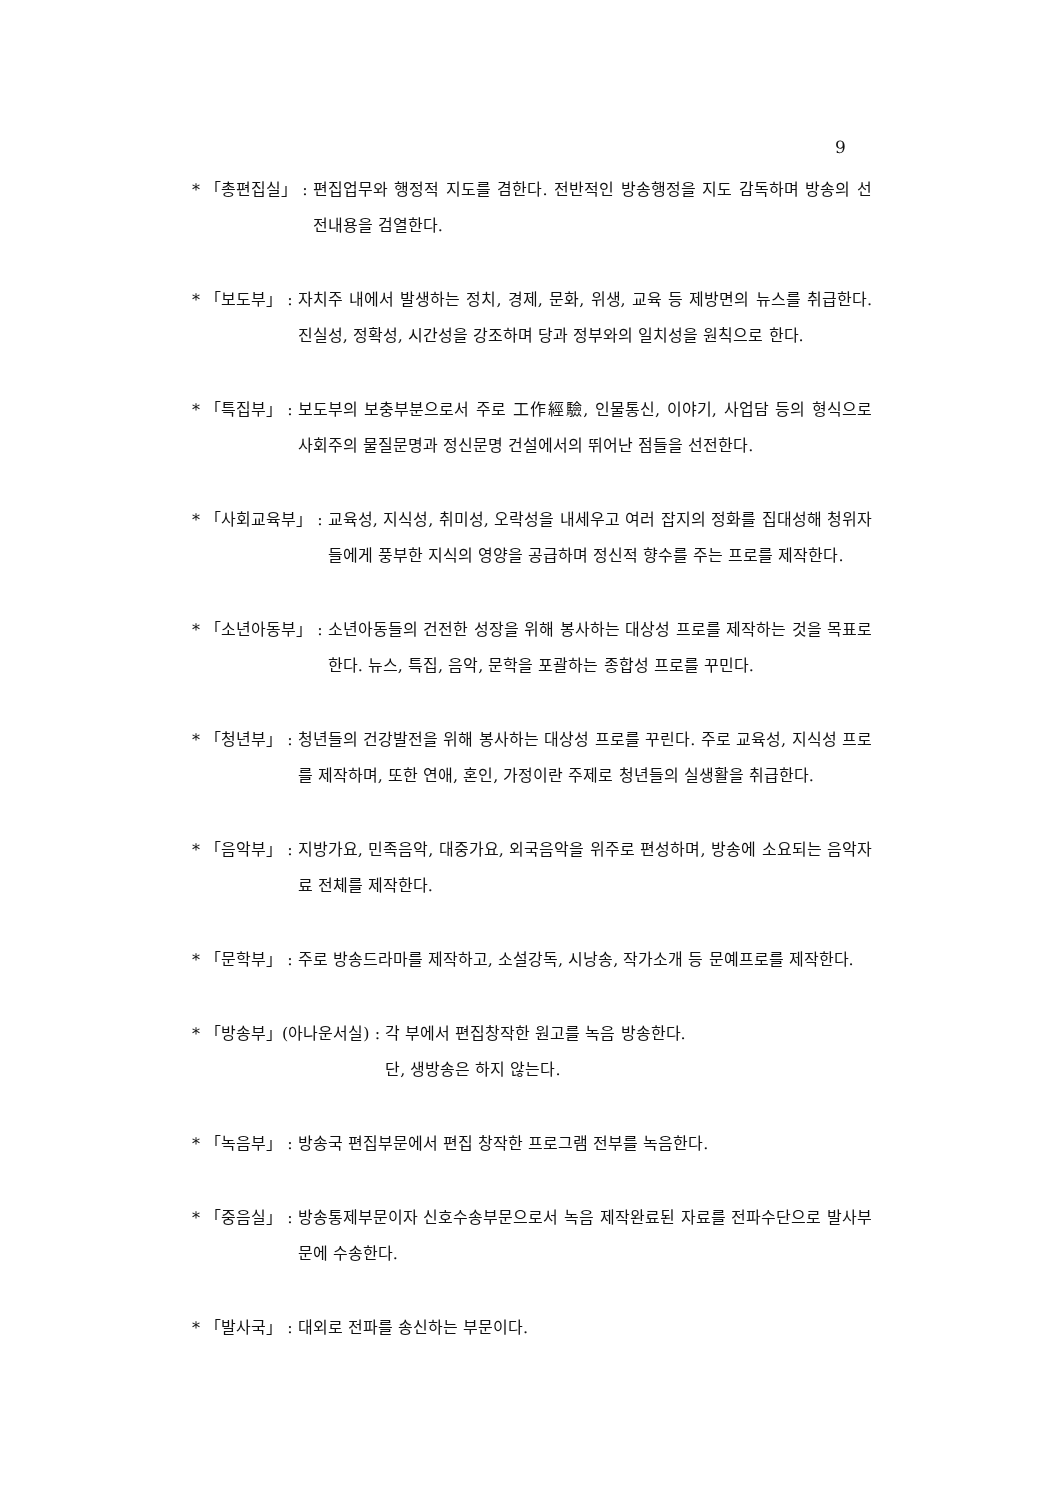9
* 「총편집실」 : 편집업무와 행정적 지도를 겸한다. 전반적인 방송행정을 지도 감독하며 방송의 선전내용을 검열한다.
* 「보도부」 : 자치주 내에서 발생하는 정치, 경제, 문화, 위생, 교육 등 제방면의 뉴스를 취급한다. 진실성, 정확성, 시간성을 강조하며 당과 정부와의 일치성을 원칙으로 한다.
* 「특집부」 : 보도부의 보충부분으로서 주로 工作經驗, 인물통신, 이야기, 사업담 등의 형식으로 사회주의 물질문명과 정신문명 건설에서의 뛰어난 점들을 선전한다.
* 「사회교육부」 : 교육성, 지식성, 취미성, 오락성을 내세우고 여러 잡지의 정화를 집대성해 청위자들에게 풍부한 지식의 영양을 공급하며 정신적 향수를 주는 프로를 제작한다.
* 「소년아동부」 : 소년아동들의 건전한 성장을 위해 봉사하는 대상성 프로를 제작하는 것을 목표로 한다. 뉴스, 특집, 음악, 문학을 포괄하는 종합성 프로를 꾸민다.
* 「청년부」 : 청년들의 건강발전을 위해 봉사하는 대상성 프로를 꾸린다. 주로 교육성, 지식성 프로를 제작하며, 또한 연애, 혼인, 가정이란 주제로 청년들의 실생활을 취급한다.
* 「음악부」 : 지방가요, 민족음악, 대중가요, 외국음악을 위주로 편성하며, 방송에 소요되는 음악자료 전체를 제작한다.
* 「문학부」 : 주로 방송드라마를 제작하고, 소설강독, 시낭송, 작가소개 등 문예프로를 제작한다.
* 「방송부」(아나운서실) : 각 부에서 편집창작한 원고를 녹음 방송한다.
단, 생방송은 하지 않는다.
* 「녹음부」 : 방송국 편집부문에서 편집 창작한 프로그램 전부를 녹음한다.
* 「중음실」 : 방송통제부문이자 신호수송부문으로서 녹음 제작완료된 자료를 전파수단으로 발사부문에 수송한다.
* 「발사국」 : 대외로 전파를 송신하는 부문이다.